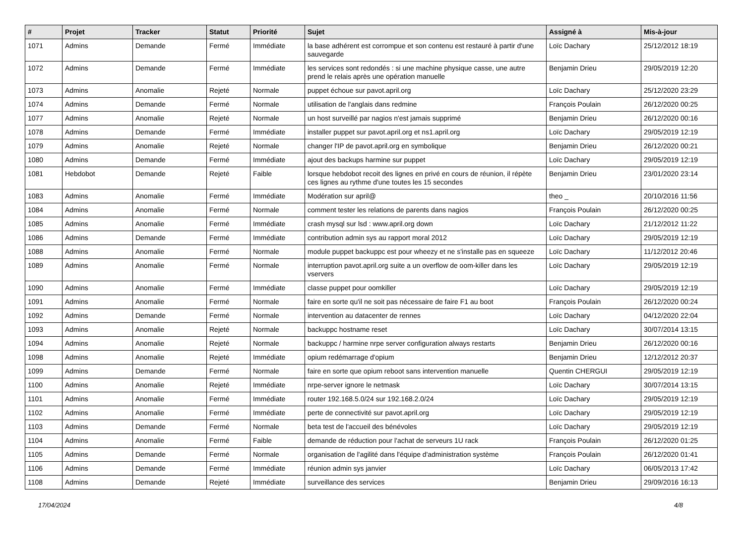| # | Projet | Tracker | Statut | Priorité | Sujet | Assigné à | Mis-à-jour |
| --- | --- | --- | --- | --- | --- | --- | --- |
| 1071 | Admins | Demande | Fermé | Immédiate | la base adhérent est corrompue et son contenu est restauré à partir d'une sauvegarde | Loïc Dachary | 25/12/2012 18:19 |
| 1072 | Admins | Demande | Fermé | Immédiate | les services sont redondés : si une machine physique casse, une autre prend le relais après une opération manuelle | Benjamin Drieu | 29/05/2019 12:20 |
| 1073 | Admins | Anomalie | Rejeté | Normale | puppet échoue sur pavot.april.org | Loïc Dachary | 25/12/2020 23:29 |
| 1074 | Admins | Demande | Fermé | Normale | utilisation de l'anglais dans redmine | François Poulain | 26/12/2020 00:25 |
| 1077 | Admins | Anomalie | Rejeté | Normale | un host surveillé par nagios n'est jamais supprimé | Benjamin Drieu | 26/12/2020 00:16 |
| 1078 | Admins | Demande | Fermé | Immédiate | installer puppet sur pavot.april.org et ns1.april.org | Loïc Dachary | 29/05/2019 12:19 |
| 1079 | Admins | Anomalie | Rejeté | Normale | changer l'IP de pavot.april.org en symbolique | Benjamin Drieu | 26/12/2020 00:21 |
| 1080 | Admins | Demande | Fermé | Immédiate | ajout des backups harmine sur puppet | Loïc Dachary | 29/05/2019 12:19 |
| 1081 | Hebdobot | Demande | Rejeté | Faible | lorsque hebdobot recoit des lignes en privé en cours de réunion, il répète ces lignes au rythme d'une toutes les 15 secondes | Benjamin Drieu | 23/01/2020 23:14 |
| 1083 | Admins | Anomalie | Fermé | Immédiate | Modération sur april@ | theo _ | 20/10/2016 11:56 |
| 1084 | Admins | Anomalie | Fermé | Normale | comment tester les relations de parents dans nagios | François Poulain | 26/12/2020 00:25 |
| 1085 | Admins | Anomalie | Fermé | Immédiate | crash mysql sur lsd : www.april.org down | Loïc Dachary | 21/12/2012 11:22 |
| 1086 | Admins | Demande | Fermé | Immédiate | contribution admin sys au rapport moral 2012 | Loïc Dachary | 29/05/2019 12:19 |
| 1088 | Admins | Anomalie | Fermé | Normale | module puppet backuppc est pour wheezy et ne s'installe pas en squeeze | Loïc Dachary | 11/12/2012 20:46 |
| 1089 | Admins | Anomalie | Fermé | Normale | interruption pavot.april.org suite a un overflow de oom-killer dans les vservers | Loïc Dachary | 29/05/2019 12:19 |
| 1090 | Admins | Anomalie | Fermé | Immédiate | classe puppet pour oomkiller | Loïc Dachary | 29/05/2019 12:19 |
| 1091 | Admins | Anomalie | Fermé | Normale | faire en sorte qu'il ne soit pas nécessaire de faire F1 au boot | François Poulain | 26/12/2020 00:24 |
| 1092 | Admins | Demande | Fermé | Normale | intervention au datacenter de rennes | Loïc Dachary | 04/12/2020 22:04 |
| 1093 | Admins | Anomalie | Rejeté | Normale | backuppc hostname reset | Loïc Dachary | 30/07/2014 13:15 |
| 1094 | Admins | Anomalie | Rejeté | Normale | backuppc / harmine nrpe server configuration always restarts | Benjamin Drieu | 26/12/2020 00:16 |
| 1098 | Admins | Anomalie | Rejeté | Immédiate | opium redémarrage d'opium | Benjamin Drieu | 12/12/2012 20:37 |
| 1099 | Admins | Demande | Fermé | Normale | faire en sorte que opium reboot sans intervention manuelle | Quentin CHERGUI | 29/05/2019 12:19 |
| 1100 | Admins | Anomalie | Rejeté | Immédiate | nrpe-server ignore le netmask | Loïc Dachary | 30/07/2014 13:15 |
| 1101 | Admins | Anomalie | Fermé | Immédiate | router 192.168.5.0/24 sur 192.168.2.0/24 | Loïc Dachary | 29/05/2019 12:19 |
| 1102 | Admins | Anomalie | Fermé | Immédiate | perte de connectivité sur pavot.april.org | Loïc Dachary | 29/05/2019 12:19 |
| 1103 | Admins | Demande | Fermé | Normale | beta test de l'accueil des bénévoles | Loïc Dachary | 29/05/2019 12:19 |
| 1104 | Admins | Anomalie | Fermé | Faible | demande de réduction pour l'achat de serveurs 1U rack | François Poulain | 26/12/2020 01:25 |
| 1105 | Admins | Demande | Fermé | Normale | organisation de l'agilité dans l'équipe d'administration système | François Poulain | 26/12/2020 01:41 |
| 1106 | Admins | Demande | Fermé | Immédiate | réunion admin sys janvier | Loïc Dachary | 06/05/2013 17:42 |
| 1108 | Admins | Demande | Rejeté | Immédiate | surveillance des services | Benjamin Drieu | 29/09/2016 16:13 |
17/04/2024 4/8